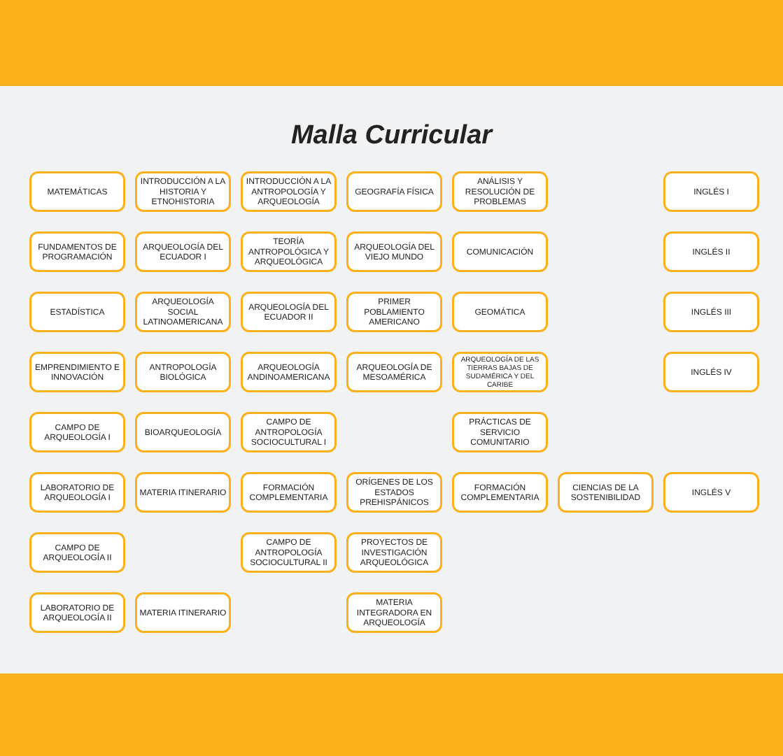Malla Curricular
MATEMÁTICAS
INTRODUCCIÓN A LA HISTORIA Y ETNOHISTORIA
INTRODUCCIÓN A LA ANTROPOLOGÍA Y ARQUEOLOGÍA
GEOGRAFÍA FÍSICA
ANÁLISIS Y RESOLUCIÓN DE PROBLEMAS
INGLÉS I
FUNDAMENTOS DE PROGRAMACIÓN
ARQUEOLOGÍA DEL ECUADOR I
TEORÍA ANTROPOLÓGICA Y ARQUEOLÓGICA
ARQUEOLOGÍA DEL VIEJO MUNDO
COMUNICACIÓN
INGLÉS II
ESTADÍSTICA
ARQUEOLOGÍA SOCIAL LATINOAMERICANA
ARQUEOLOGÍA DEL ECUADOR II
PRIMER POBLAMIENTO AMERICANO
GEOMÁTICA
INGLÉS III
EMPRENDIMIENTO E INNOVACIÓN
ANTROPOLOGÍA BIOLÓGICA
ARQUEOLOGÍA ANDINOAMERICANA
ARQUEOLOGÍA DE MESOAMÉRICA
ARQUEOLOGÍA DE LAS TIERRAS BAJAS DE SUDAMÉRICA Y DEL CARIBE
INGLÉS IV
CAMPO DE ARQUEOLOGÍA I
BIOARQUEOLOGÍA
CAMPO DE ANTROPOLOGÍA SOCIOCULTURAL I
PRÁCTICAS DE SERVICIO COMUNITARIO
LABORATORIO DE ARQUEOLOGÍA I
MATERIA ITINERARIO
FORMACIÓN COMPLEMENTARIA
ORÍGENES DE LOS ESTADOS PREHISPÁNICOS
FORMACIÓN COMPLEMENTARIA
CIENCIAS DE LA SOSTENIBILIDAD
INGLÉS V
CAMPO DE ARQUEOLOGÍA II
CAMPO DE ANTROPOLOGÍA SOCIOCULTURAL II
PROYECTOS DE INVESTIGACIÓN ARQUEOLÓGICA
LABORATORIO DE ARQUEOLOGÍA II
MATERIA ITINERARIO
MATERIA INTEGRADORA EN ARQUEOLOGÍA